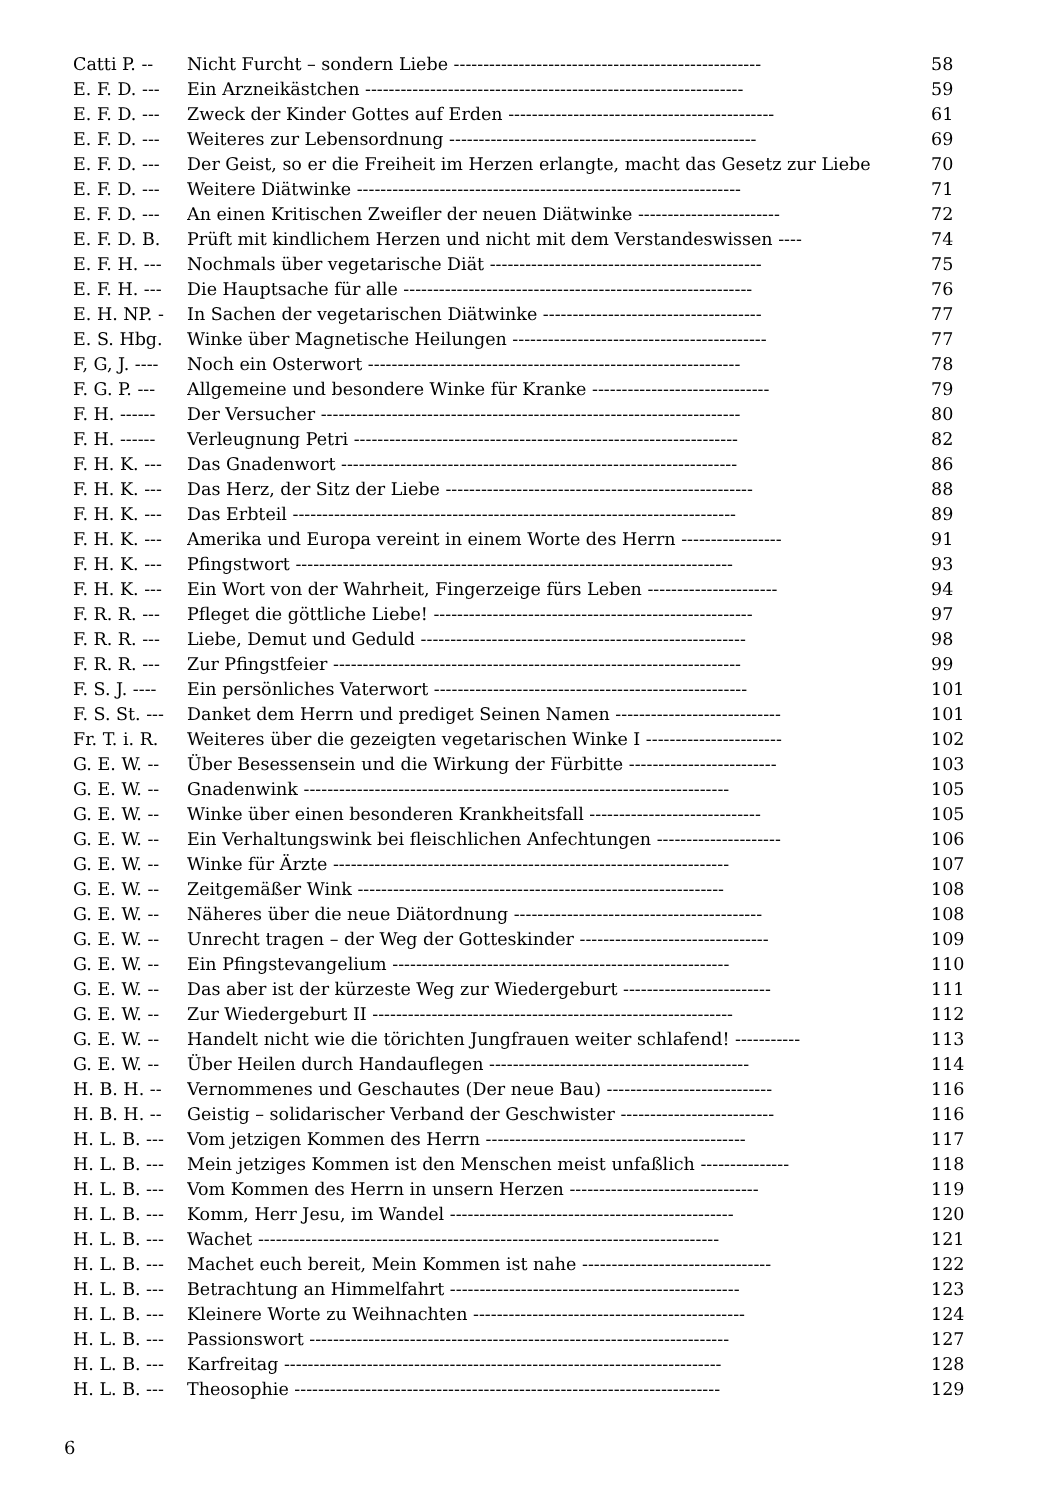| Catti P. -- | Nicht Furcht – sondern Liebe ---------------------------------------------------- | 58 |
| E. F. D. --- | Ein Arzneikästchen ---------------------------------------------------------------- | 59 |
| E. F. D. --- | Zweck der Kinder Gottes auf Erden --------------------------------------------- | 61 |
| E. F. D. --- | Weiteres zur Lebensordnung ---------------------------------------------------- | 69 |
| E. F. D. --- | Der Geist, so er die Freiheit im Herzen erlangte, macht das Gesetz zur Liebe | 70 |
| E. F. D. --- | Weitere Diätwinke ----------------------------------------------------------------- | 71 |
| E. F. D. --- | An einen Kritischen Zweifler der neuen Diätwinke ------------------------ | 72 |
| E. F. D. B. | Prüft mit kindlichem Herzen und nicht mit dem Verstandeswissen ---- | 74 |
| E. F. H. --- | Nochmals über vegetarische Diät ---------------------------------------------- | 75 |
| E. F. H. --- | Die Hauptsache für alle ----------------------------------------------------------- | 76 |
| E. H. NP. - | In Sachen der vegetarischen Diätwinke ------------------------------------- | 77 |
| E. S. Hbg. | Winke über Magnetische Heilungen ------------------------------------------- | 77 |
| F, G, J. ---- | Noch ein Osterwort --------------------------------------------------------------- | 78 |
| F. G. P. --- | Allgemeine und besondere Winke für Kranke ------------------------------ | 79 |
| F. H. ------ | Der Versucher ----------------------------------------------------------------------- | 80 |
| F. H. ------ | Verleugnung Petri ----------------------------------------------------------------- | 82 |
| F. H. K. --- | Das Gnadenwort ------------------------------------------------------------------- | 86 |
| F. H. K. --- | Das Herz, der Sitz der Liebe ---------------------------------------------------- | 88 |
| F. H. K. --- | Das Erbteil --------------------------------------------------------------------------- | 89 |
| F. H. K. --- | Amerika und Europa vereint in einem Worte des Herrn ----------------- | 91 |
| F. H. K. --- | Pfingstwort -------------------------------------------------------------------------- | 93 |
| F. H. K. --- | Ein Wort von der Wahrheit, Fingerzeige fürs Leben ---------------------- | 94 |
| F. R. R. --- | Pfleget die göttliche Liebe! ------------------------------------------------------ | 97 |
| F. R. R. --- | Liebe, Demut und Geduld ------------------------------------------------------- | 98 |
| F. R. R. --- | Zur Pfingstfeier --------------------------------------------------------------------- | 99 |
| F. S. J. ---- | Ein persönliches Vaterwort ----------------------------------------------------- | 101 |
| F. S. St. --- | Danket dem Herrn und prediget Seinen Namen ---------------------------- | 101 |
| Fr. T. i. R. | Weiteres über die gezeigten vegetarischen Winke I ----------------------- | 102 |
| G. E. W. -- | Über Besessensein und die Wirkung der Fürbitte ------------------------- | 103 |
| G. E. W. -- | Gnadenwink ------------------------------------------------------------------------ | 105 |
| G. E. W. -- | Winke über einen besonderen Krankheitsfall ----------------------------- | 105 |
| G. E. W. -- | Ein Verhaltungswink bei fleischlichen Anfechtungen --------------------- | 106 |
| G. E. W. -- | Winke für Ärzte ------------------------------------------------------------------- | 107 |
| G. E. W. -- | Zeitgemäßer Wink -------------------------------------------------------------- | 108 |
| G. E. W. -- | Näheres über die neue Diätordnung ------------------------------------------ | 108 |
| G. E. W. -- | Unrecht tragen – der Weg der Gotteskinder -------------------------------- | 109 |
| G. E. W. -- | Ein Pfingstevangelium --------------------------------------------------------- | 110 |
| G. E. W. -- | Das aber ist der kürzeste Weg zur Wiedergeburt ------------------------- | 111 |
| G. E. W. -- | Zur Wiedergeburt II ------------------------------------------------------------- | 112 |
| G. E. W. -- | Handelt nicht wie die törichten Jungfrauen weiter schlafend! ----------- | 113 |
| G. E. W. -- | Über Heilen durch Handauflegen -------------------------------------------- | 114 |
| H. B. H. -- | Vernommenes und Geschautes (Der neue Bau) ---------------------------- | 116 |
| H. B. H. -- | Geistig – solidarischer Verband der Geschwister -------------------------- | 116 |
| H. L. B. --- | Vom jetzigen Kommen des Herrn -------------------------------------------- | 117 |
| H. L. B. --- | Mein jetziges Kommen ist den Menschen meist unfaßlich --------------- | 118 |
| H. L. B. --- | Vom Kommen des Herrn in unsern Herzen -------------------------------- | 119 |
| H. L. B. --- | Komm, Herr Jesu, im Wandel ------------------------------------------------ | 120 |
| H. L. B. --- | Wachet ------------------------------------------------------------------------------ | 121 |
| H. L. B. --- | Machet euch bereit, Mein Kommen ist nahe -------------------------------- | 122 |
| H. L. B. --- | Betrachtung an Himmelfahrt ------------------------------------------------- | 123 |
| H. L. B. --- | Kleinere Worte zu Weihnachten ---------------------------------------------- | 124 |
| H. L. B. --- | Passionswort ----------------------------------------------------------------------- | 127 |
| H. L. B. --- | Karfreitag -------------------------------------------------------------------------- | 128 |
| H. L. B. --- | Theosophie ------------------------------------------------------------------------ | 129 |
6